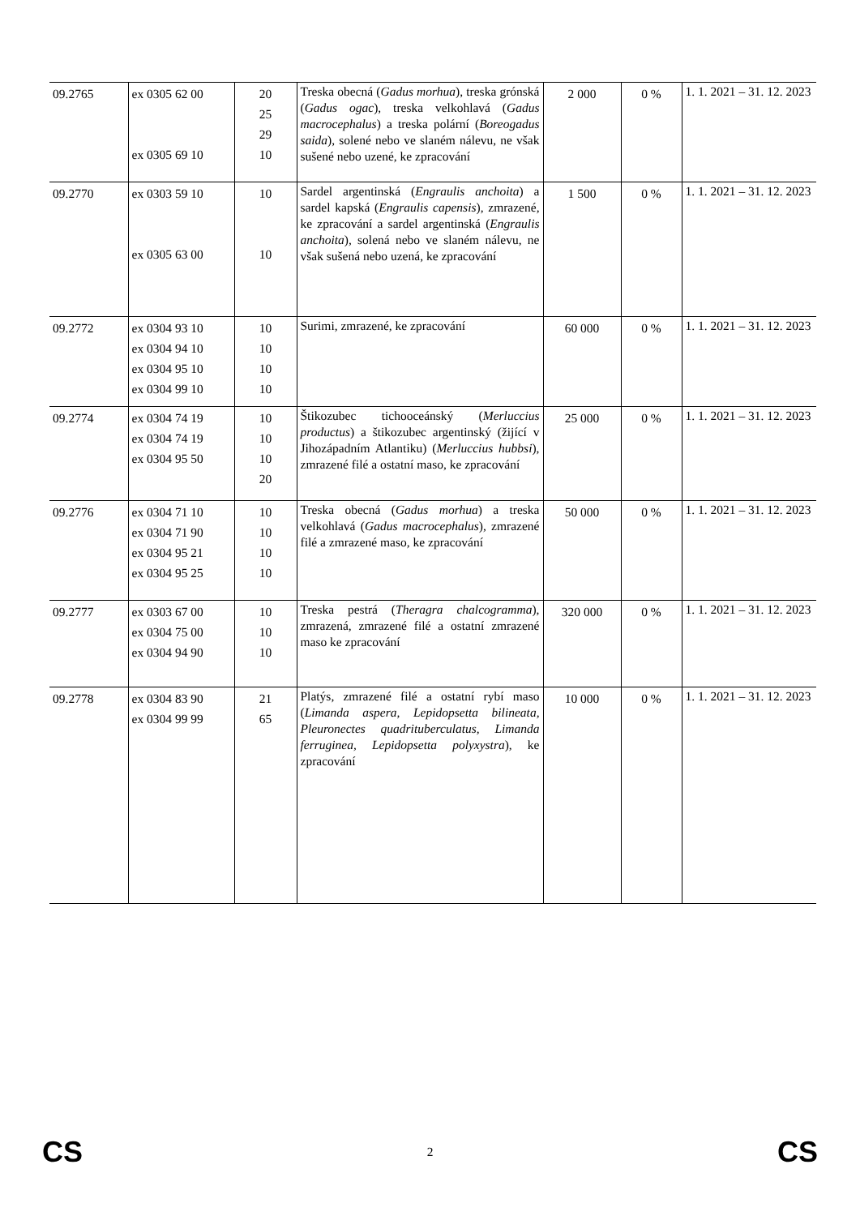| 09.2765 | ex 0305 62 00 ex 0305 69 10 | 20 25 29 10 | Treska obecná ( Gadus morhua ), treska grónská ( Gadus ogac ), treska velkohlavá ( Gadus macrocephalus ) a treska polární ( Boreogadus saida ), solené nebo ve slaném nálevu, ne však sušené nebo uzené, ke zpracování | 2 000 | 0 % | 1. 1. 2021 – 31. 12. 2023 |
| 09.2770 | ex 0303 59 10 ex 0305 63 00 | 10 10 | Sardel argentinská ( Engraulis anchoita ) a sardel kapská ( Engraulis capensis ), zmrazené, ke zpracování a sardel argentinská ( Engraulis anchoita ), solená nebo ve slaném nálevu, ne však sušená nebo uzená, ke zpracování | 1 500 | 0 % | 1. 1. 2021 – 31. 12. 2023 |
| 09.2772 | ex 0304 93 10 ex 0304 94 10 ex 0304 95 10 ex 0304 99 10 | 10 10 10 10 | Surimi, zmrazené, ke zpracování | 60 000 | 0 % | 1. 1. 2021 – 31. 12. 2023 |
| 09.2774 | ex 0304 74 19 ex 0304 74 19 ex 0304 95 50 | 10 10 10 20 | Štikozubec tichooceánský ( Merluccius productus ) a štikozubec argentinský (žijící v Jihozápadním Atlantiku) ( Merluccius hubbsi ), zmrazené filé a ostatní maso, ke zpracování | 25 000 | 0 % | 1. 1. 2021 – 31. 12. 2023 |
| 09.2776 | ex 0304 71 10 ex 0304 71 90 ex 0304 95 21 ex 0304 95 25 | 10 10 10 10 | Treska obecná ( Gadus morhua ) a treska velkohlavá ( Gadus macrocephalus ), zmrazené filé a zmrazené maso, ke zpracování | 50 000 | 0 % | 1. 1. 2021 – 31. 12. 2023 |
| 09.2777 | ex 0303 67 00 ex 0304 75 00 ex 0304 94 90 | 10 10 10 | Treska pestrá ( Theragra chalcogramma ), zmrazená, zmrazené filé a ostatní zmrazené maso ke zpracování | 320 000 | 0 % | 1. 1. 2021 – 31. 12. 2023 |
| 09.2778 | ex 0304 83 90 ex 0304 99 99 | 21 65 | Platýs, zmrazené filé a ostatní rybí maso ( Limanda aspera, Lepidopsetta bilineata, Pleuronectes quadrituberculatus, Limanda ferruginea, Lepidopsetta polyxystra ), ke zpracování | 10 000 | 0 % | 1. 1. 2021 – 31. 12. 2023 |
CS 2 CS